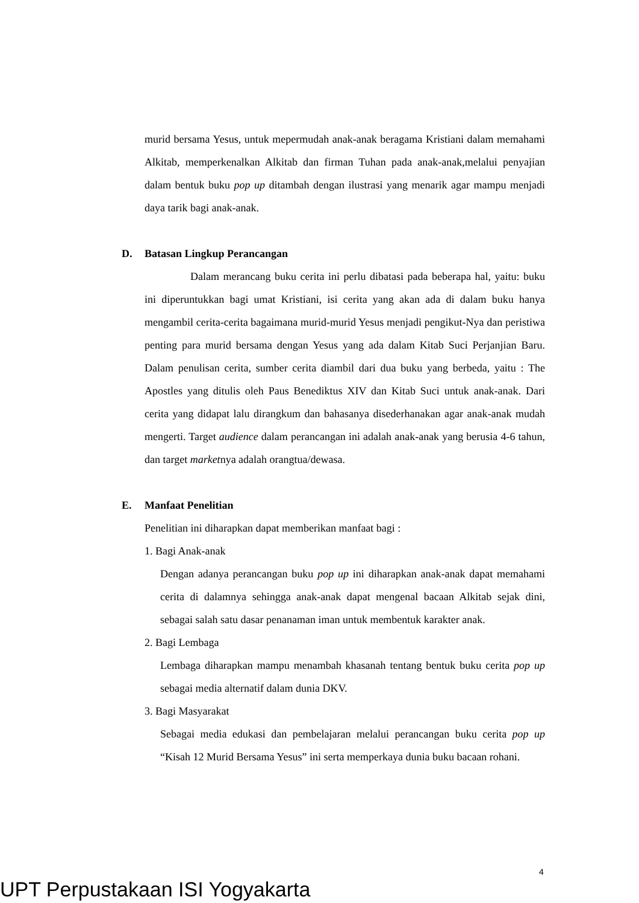murid bersama Yesus, untuk mepermudah anak-anak beragama Kristiani dalam memahami Alkitab, memperkenalkan Alkitab dan firman Tuhan pada anak-anak,melalui penyajian dalam bentuk buku pop up ditambah dengan ilustrasi yang menarik agar mampu menjadi daya tarik bagi anak-anak.
D. Batasan Lingkup Perancangan
Dalam merancang buku cerita ini perlu dibatasi pada beberapa hal, yaitu: buku ini diperuntukkan bagi umat Kristiani, isi cerita yang akan ada di dalam buku hanya mengambil cerita-cerita bagaimana murid-murid Yesus menjadi pengikut-Nya dan peristiwa penting para murid bersama dengan Yesus yang ada dalam Kitab Suci Perjanjian Baru. Dalam penulisan cerita, sumber cerita diambil dari dua buku yang berbeda, yaitu : The Apostles yang ditulis oleh Paus Benediktus XIV dan Kitab Suci untuk anak-anak. Dari cerita yang didapat lalu dirangkum dan bahasanya disederhanakan agar anak-anak mudah mengerti. Target audience dalam perancangan ini adalah anak-anak yang berusia 4-6 tahun, dan target marketnya adalah orangtua/dewasa.
E. Manfaat Penelitian
Penelitian ini diharapkan dapat memberikan manfaat bagi :
1. Bagi Anak-anak
Dengan adanya perancangan buku pop up ini diharapkan anak-anak dapat memahami cerita di dalamnya sehingga anak-anak dapat mengenal bacaan Alkitab sejak dini, sebagai salah satu dasar penanaman iman untuk membentuk karakter anak.
2. Bagi Lembaga
Lembaga diharapkan mampu menambah khasanah tentang bentuk buku cerita pop up sebagai media alternatif dalam dunia DKV.
3. Bagi Masyarakat
Sebagai media edukasi dan pembelajaran melalui perancangan buku cerita pop up “Kisah 12 Murid Bersama Yesus” ini serta memperkaya dunia buku bacaan rohani.
4
UPT Perpustakaan ISI Yogyakarta